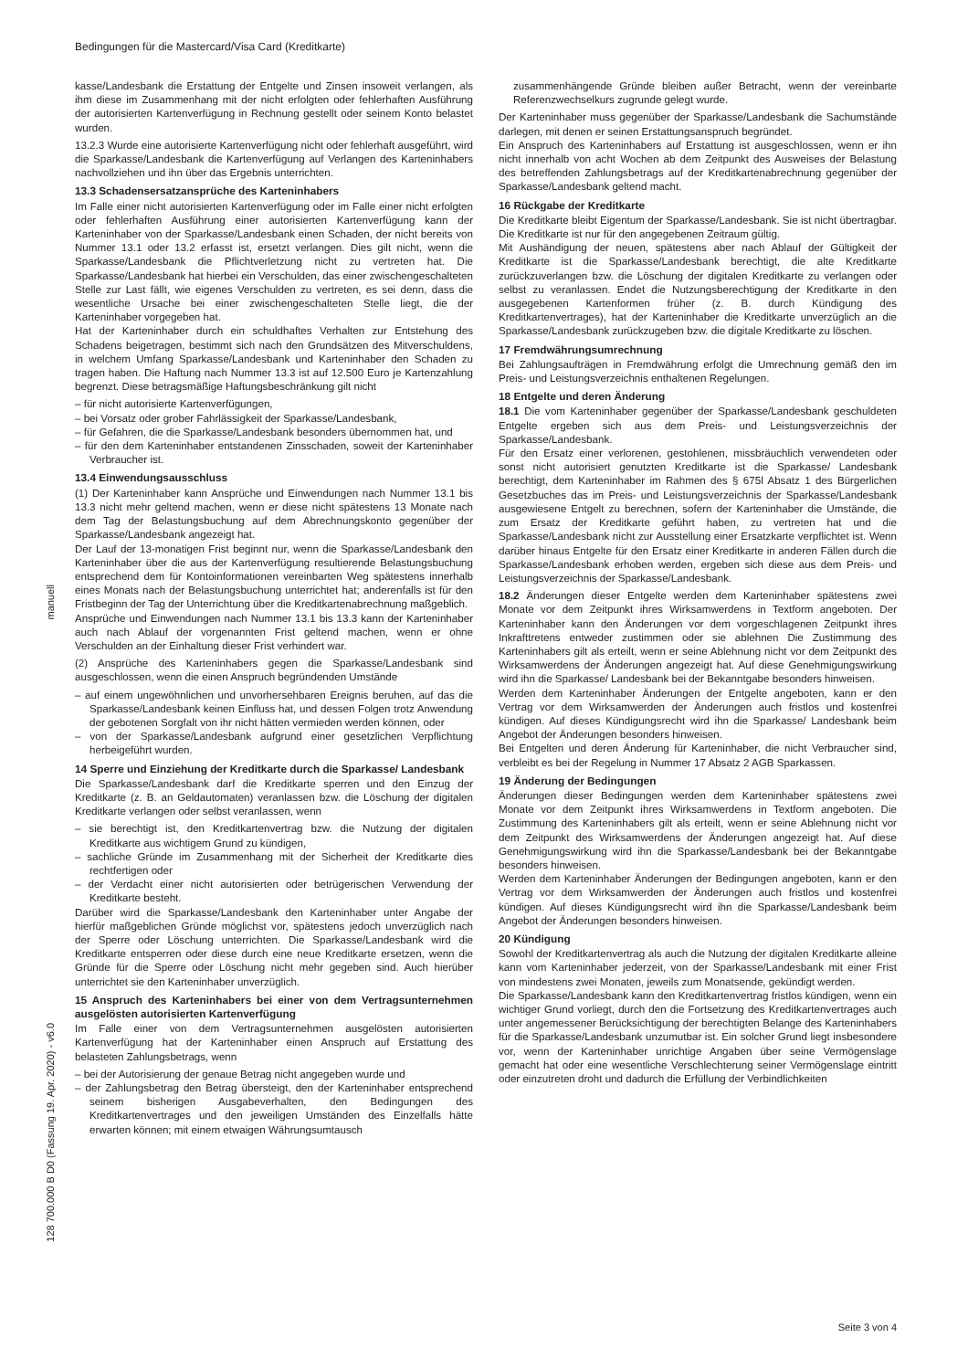Bedingungen für die Mastercard/Visa Card (Kreditkarte)
kasse/Landesbank die Erstattung der Entgelte und Zinsen insoweit verlangen, als ihm diese im Zusammenhang mit der nicht erfolgten oder fehlerhaften Ausführung der autorisierten Kartenverfügung in Rechnung gestellt oder seinem Konto belastet wurden.
13.2.3 Wurde eine autorisierte Kartenverfügung nicht oder fehlerhaft ausgeführt, wird die Sparkasse/Landesbank die Kartenverfügung auf Verlangen des Karteninhabers nachvollziehen und ihn über das Ergebnis unterrichten.
13.3 Schadensersatzansprüche des Karteninhabers
Im Falle einer nicht autorisierten Kartenverfügung oder im Falle einer nicht erfolgten oder fehlerhaften Ausführung einer autorisierten Kartenverfügung kann der Karteninhaber von der Sparkasse/Landesbank einen Schaden, der nicht bereits von Nummer 13.1 oder 13.2 erfasst ist, ersetzt verlangen. Dies gilt nicht, wenn die Sparkasse/Landesbank die Pflichtverletzung nicht zu vertreten hat. Die Sparkasse/Landesbank hat hierbei ein Verschulden, das einer zwischengeschalteten Stelle zur Last fällt, wie eigenes Verschulden zu vertreten, es sei denn, dass die wesentliche Ursache bei einer zwischengeschalteten Stelle liegt, die der Karteninhaber vorgegeben hat.
Hat der Karteninhaber durch ein schuldhaftes Verhalten zur Entstehung des Schadens beigetragen, bestimmt sich nach den Grundsätzen des Mitverschuldens, in welchem Umfang Sparkasse/Landesbank und Karteninhaber den Schaden zu tragen haben. Die Haftung nach Nummer 13.3 ist auf 12.500 Euro je Kartenzahlung begrenzt. Diese betragsmäßige Haftungsbeschränkung gilt nicht
– für nicht autorisierte Kartenverfügungen,
– bei Vorsatz oder grober Fahrlässigkeit der Sparkasse/Landesbank,
– für Gefahren, die die Sparkasse/Landesbank besonders übernommen hat, und
– für den dem Karteninhaber entstandenen Zinsschaden, soweit der Karteninhaber Verbraucher ist.
13.4 Einwendungsausschluss
(1) Der Karteninhaber kann Ansprüche und Einwendungen nach Nummer 13.1 bis 13.3 nicht mehr geltend machen, wenn er diese nicht spätestens 13 Monate nach dem Tag der Belastungsbuchung auf dem Abrechnungskonto gegenüber der Sparkasse/Landesbank angezeigt hat.
Der Lauf der 13-monatigen Frist beginnt nur, wenn die Sparkasse/Landesbank den Karteninhaber über die aus der Kartenverfügung resultierende Belastungsbuchung entsprechend dem für Kontoinformationen vereinbarten Weg spätestens innerhalb eines Monats nach der Belastungsbuchung unterrichtet hat; anderenfalls ist für den Fristbeginn der Tag der Unterrichtung über die Kreditkartenabrechnung maßgeblich.
Ansprüche und Einwendungen nach Nummer 13.1 bis 13.3 kann der Karteninhaber auch nach Ablauf der vorgenannten Frist geltend machen, wenn er ohne Verschulden an der Einhaltung dieser Frist verhindert war.
(2) Ansprüche des Karteninhabers gegen die Sparkasse/Landesbank sind ausgeschlossen, wenn die einen Anspruch begründenden Umstände
– auf einem ungewöhnlichen und unvorhersehbaren Ereignis beruhen, auf das die Sparkasse/Landesbank keinen Einfluss hat, und dessen Folgen trotz Anwendung der gebotenen Sorgfalt von ihr nicht hätten vermieden werden können, oder
– von der Sparkasse/Landesbank aufgrund einer gesetzlichen Verpflichtung herbeigeführt wurden.
14 Sperre und Einziehung der Kreditkarte durch die Sparkasse/ Landesbank
Die Sparkasse/Landesbank darf die Kreditkarte sperren und den Einzug der Kreditkarte (z. B. an Geldautomaten) veranlassen bzw. die Löschung der digitalen Kreditkarte verlangen oder selbst veranlassen, wenn
– sie berechtigt ist, den Kreditkartenvertrag bzw. die Nutzung der digitalen Kreditkarte aus wichtigem Grund zu kündigen,
– sachliche Gründe im Zusammenhang mit der Sicherheit der Kreditkarte dies rechtfertigen oder
– der Verdacht einer nicht autorisierten oder betrügerischen Verwendung der Kreditkarte besteht.
Darüber wird die Sparkasse/Landesbank den Karteninhaber unter Angabe der hierfür maßgeblichen Gründe möglichst vor, spätestens jedoch unverzüglich nach der Sperre oder Löschung unterrichten. Die Sparkasse/Landesbank wird die Kreditkarte entsperren oder diese durch eine neue Kreditkarte ersetzen, wenn die Gründe für die Sperre oder Löschung nicht mehr gegeben sind. Auch hierüber unterrichtet sie den Karteninhaber unverzüglich.
15 Anspruch des Karteninhabers bei einer von dem Vertragsunternehmen ausgelösten autorisierten Kartenverfügung
Im Falle einer von dem Vertragsunternehmen ausgelösten autorisierten Kartenverfügung hat der Karteninhaber einen Anspruch auf Erstattung des belasteten Zahlungsbetrags, wenn
– bei der Autorisierung der genaue Betrag nicht angegeben wurde und
– der Zahlungsbetrag den Betrag übersteigt, den der Karteninhaber entsprechend seinem bisherigen Ausgabeverhalten, den Bedingungen des Kreditkartenvertrages und den jeweiligen Umständen des Einzelfalls hätte erwarten können; mit einem etwaigen Währungsumtausch
zusammenhängende Gründe bleiben außer Betracht, wenn der vereinbarte Referenzwechselkurs zugrunde gelegt wurde.
Der Karteninhaber muss gegenüber der Sparkasse/Landesbank die Sachumstände darlegen, mit denen er seinen Erstattungsanspruch begründet.
Ein Anspruch des Karteninhabers auf Erstattung ist ausgeschlossen, wenn er ihn nicht innerhalb von acht Wochen ab dem Zeitpunkt des Ausweises der Belastung des betreffenden Zahlungsbetrags auf der Kreditkartenabrechnung gegenüber der Sparkasse/Landesbank geltend macht.
16 Rückgabe der Kreditkarte
Die Kreditkarte bleibt Eigentum der Sparkasse/Landesbank. Sie ist nicht übertragbar. Die Kreditkarte ist nur für den angegebenen Zeitraum gültig.
Mit Aushändigung der neuen, spätestens aber nach Ablauf der Gültigkeit der Kreditkarte ist die Sparkasse/Landesbank berechtigt, die alte Kreditkarte zurückzuverlangen bzw. die Löschung der digitalen Kreditkarte zu verlangen oder selbst zu veranlassen. Endet die Nutzungsberechtigung der Kreditkarte in den ausgegebenen Kartenformen früher (z. B. durch Kündigung des Kreditkartenvertrages), hat der Karteninhaber die Kreditkarte unverzüglich an die Sparkasse/Landesbank zurückzugeben bzw. die digitale Kreditkarte zu löschen.
17 Fremdwährungsumrechnung
Bei Zahlungsaufträgen in Fremdwährung erfolgt die Umrechnung gemäß den im Preis- und Leistungsverzeichnis enthaltenen Regelungen.
18 Entgelte und deren Änderung
18.1 Die vom Karteninhaber gegenüber der Sparkasse/Landesbank geschuldeten Entgelte ergeben sich aus dem Preis- und Leistungsverzeichnis der Sparkasse/Landesbank.
Für den Ersatz einer verlorenen, gestohlenen, missbräuchlich verwendeten oder sonst nicht autorisiert genutzten Kreditkarte ist die Sparkasse/ Landesbank berechtigt, dem Karteninhaber im Rahmen des § 675l Absatz 1 des Bürgerlichen Gesetzbuches das im Preis- und Leistungsverzeichnis der Sparkasse/Landesbank ausgewiesene Entgelt zu berechnen, sofern der Karteninhaber die Umstände, die zum Ersatz der Kreditkarte geführt haben, zu vertreten hat und die Sparkasse/Landesbank nicht zur Ausstellung einer Ersatzkarte verpflichtet ist. Wenn darüber hinaus Entgelte für den Ersatz einer Kreditkarte in anderen Fällen durch die Sparkasse/Landesbank erhoben werden, ergeben sich diese aus dem Preis- und Leistungsverzeichnis der Sparkasse/Landesbank.
18.2 Änderungen dieser Entgelte werden dem Karteninhaber spätestens zwei Monate vor dem Zeitpunkt ihres Wirksamwerdens in Textform angeboten. Der Karteninhaber kann den Änderungen vor dem vorgeschlagenen Zeitpunkt ihres Inkrafttretens entweder zustimmen oder sie ablehnen Die Zustimmung des Karteninhabers gilt als erteilt, wenn er seine Ablehnung nicht vor dem Zeitpunkt des Wirksamwerdens der Änderungen angezeigt hat. Auf diese Genehmigungswirkung wird ihn die Sparkasse/ Landesbank bei der Bekanntgabe besonders hinweisen.
Werden dem Karteninhaber Änderungen der Entgelte angeboten, kann er den Vertrag vor dem Wirksamwerden der Änderungen auch fristlos und kostenfrei kündigen. Auf dieses Kündigungsrecht wird ihn die Sparkasse/ Landesbank beim Angebot der Änderungen besonders hinweisen.
Bei Entgelten und deren Änderung für Karteninhaber, die nicht Verbraucher sind, verbleibt es bei der Regelung in Nummer 17 Absatz 2 AGB Sparkassen.
19 Änderung der Bedingungen
Änderungen dieser Bedingungen werden dem Karteninhaber spätestens zwei Monate vor dem Zeitpunkt ihres Wirksamwerdens in Textform angeboten. Die Zustimmung des Karteninhabers gilt als erteilt, wenn er seine Ablehnung nicht vor dem Zeitpunkt des Wirksamwerdens der Änderungen angezeigt hat. Auf diese Genehmigungswirkung wird ihn die Sparkasse/Landesbank bei der Bekanntgabe besonders hinweisen.
Werden dem Karteninhaber Änderungen der Bedingungen angeboten, kann er den Vertrag vor dem Wirksamwerden der Änderungen auch fristlos und kostenfrei kündigen. Auf dieses Kündigungsrecht wird ihn die Sparkasse/Landesbank beim Angebot der Änderungen besonders hinweisen.
20 Kündigung
Sowohl der Kreditkartenvertrag als auch die Nutzung der digitalen Kreditkarte alleine kann vom Karteninhaber jederzeit, von der Sparkasse/Landesbank mit einer Frist von mindestens zwei Monaten, jeweils zum Monatsende, gekündigt werden.
Die Sparkasse/Landesbank kann den Kreditkartenvertrag fristlos kündigen, wenn ein wichtiger Grund vorliegt, durch den die Fortsetzung des Kreditkartenvertrages auch unter angemessener Berücksichtigung der berechtigten Belange des Karteninhabers für die Sparkasse/Landesbank unzumutbar ist. Ein solcher Grund liegt insbesondere vor, wenn der Karteninhaber unrichtige Angaben über seine Vermögenslage gemacht hat oder eine wesentliche Verschlechterung seiner Vermögenslage eintritt oder einzutreten droht und dadurch die Erfüllung der Verbindlichkeiten
manuell
128 700.000 B D0 (Fassung 19. Apr. 2020) - v6.0
Seite 3 von 4